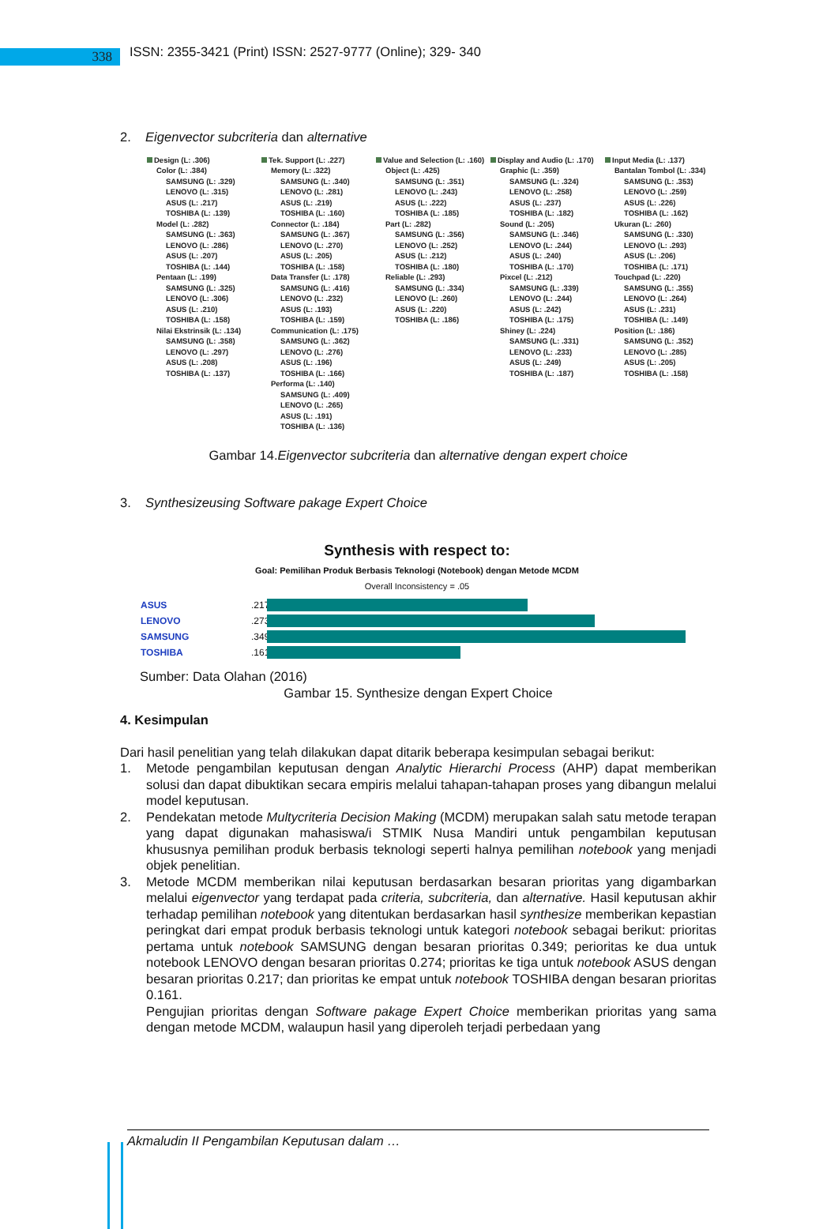338
ISSN: 2355-3421 (Print) ISSN: 2527-9777 (Online); 329- 340
2. Eigenvector subcriteria dan alternative
Design (L: .306)
Color (L: .384)
SAMSUNG (L: .329)
LENOVO (L: .315)
ASUS (L: .217)
TOSHIBA (L: .139)
Model (L: .282)
SAMSUNG (L: .363)
LENOVO (L: .286)
ASUS (L: .207)
TOSHIBA (L: .144)
Pentaan (L: .199)
SAMSUNG (L: .325)
LENOVO (L: .306)
ASUS (L: .210)
TOSHIBA (L: .158)
Nilai Ekstrinsik (L: .134)
SAMSUNG (L: .358)
LENOVO (L: .297)
ASUS (L: .208)
TOSHIBA (L: .137)
Tek. Support (L: .227)
Memory (L: .322)
SAMSUNG (L: .340)
LENOVO (L: .281)
ASUS (L: .219)
TOSHIBA (L: .160)
Connector (L: .184)
SAMSUNG (L: .367)
LENOVO (L: .270)
ASUS (L: .205)
TOSHIBA (L: .158)
Data Transfer (L: .178)
SAMSUNG (L: .416)
LENOVO (L: .232)
ASUS (L: .193)
TOSHIBA (L: .159)
Communication (L: .175)
SAMSUNG (L: .362)
LENOVO (L: .276)
ASUS (L: .196)
TOSHIBA (L: .166)
Performa (L: .140)
SAMSUNG (L: .409)
LENOVO (L: .265)
ASUS (L: .191)
TOSHIBA (L: .136)
Value and Selection (L: .160)
Object (L: .425)
SAMSUNG (L: .351)
LENOVO (L: .243)
ASUS (L: .222)
TOSHIBA (L: .185)
Part (L: .282)
SAMSUNG (L: .356)
LENOVO (L: .252)
ASUS (L: .212)
TOSHIBA (L: .180)
Reliable (L: .293)
SAMSUNG (L: .334)
LENOVO (L: .260)
ASUS (L: .220)
TOSHIBA (L: .186)
Display and Audio (L: .170)
Graphic (L: .359)
SAMSUNG (L: .324)
LENOVO (L: .258)
ASUS (L: .237)
TOSHIBA (L: .182)
Sound (L: .205)
SAMSUNG (L: .346)
LENOVO (L: .244)
ASUS (L: .240)
TOSHIBA (L: .170)
Pixcel (L: .212)
SAMSUNG (L: .339)
LENOVO (L: .244)
ASUS (L: .242)
TOSHIBA (L: .175)
Shiney (L: .224)
SAMSUNG (L: .331)
LENOVO (L: .233)
ASUS (L: .249)
TOSHIBA (L: .187)
Input Media (L: .137)
Bantalan Tombol (L: .334)
SAMSUNG (L: .353)
LENOVO (L: .259)
ASUS (L: .226)
TOSHIBA (L: .162)
Ukuran (L: .260)
SAMSUNG (L: .330)
LENOVO (L: .293)
ASUS (L: .206)
TOSHIBA (L: .171)
Touchpad (L: .220)
SAMSUNG (L: .355)
LENOVO (L: .264)
ASUS (L: .231)
TOSHIBA (L: .149)
Position (L: .186)
SAMSUNG (L: .352)
LENOVO (L: .285)
ASUS (L: .205)
TOSHIBA (L: .158)
Gambar 14.Eigenvector subcriteria dan alternative dengan expert choice
3. Synthesizeusing Software pakage Expert Choice
Synthesis with respect to:
Goal: Pemilihan Produk Berbasis Teknologi (Notebook) dengan Metode MCDM
Overall Inconsistency = .05
ASUS.217
LENOVO.273
SAMSUNG.349
TOSHIBA.161
Sumber: Data Olahan (2016)
Gambar 15. Synthesize dengan Expert Choice
4. Kesimpulan
Dari hasil penelitian yang telah dilakukan dapat ditarik beberapa kesimpulan sebagai berikut:
1. Metode pengambilan keputusan dengan Analytic Hierarchi Process (AHP) dapat memberikan solusi dan dapat dibuktikan secara empiris melalui tahapan-tahapan proses yang dibangun melalui model keputusan.
2. Pendekatan metode Multycriteria Decision Making (MCDM) merupakan salah satu metode terapan yang dapat digunakan mahasiswa/i STMIK Nusa Mandiri untuk pengambilan keputusan khususnya pemilihan produk berbasis teknologi seperti halnya pemilihan notebook yang menjadi objek penelitian.
3. Metode MCDM memberikan nilai keputusan berdasarkan besaran prioritas yang digambarkan melalui eigenvector yang terdapat pada criteria, subcriteria, dan alternative. Hasil keputusan akhir terhadap pemilihan notebook yang ditentukan berdasarkan hasil synthesize memberikan kepastian peringkat dari empat produk berbasis teknologi untuk kategori notebook sebagai berikut: prioritas pertama untuk notebook SAMSUNG dengan besaran prioritas 0.349; perioritas ke dua untuk notebook LENOVO dengan besaran prioritas 0.274; prioritas ke tiga untuk notebook ASUS dengan besaran prioritas 0.217; dan prioritas ke empat untuk notebook TOSHIBA dengan besaran prioritas 0.161.
Pengujian prioritas dengan Software pakage Expert Choice memberikan prioritas yang sama dengan metode MCDM, walaupun hasil yang diperoleh terjadi perbedaan yang
Akmaludin II Pengambilan Keputusan dalam …